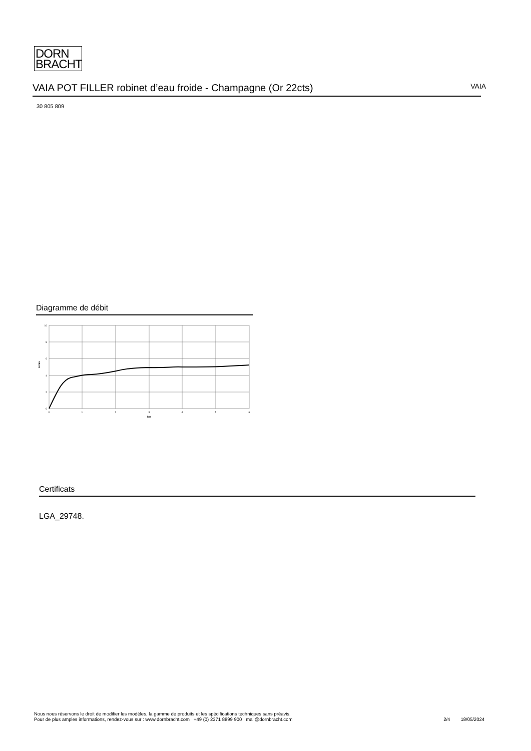DORN
BRACHT
VAIA POT FILLER robinet d’eau froide - Champagne (Or 22cts)
VAIA
30 805 809
Diagramme de débit
10
8
6
4
2
0
0
1
2
3
4
5
6
bar
L/min
Certificats
LGA_29748.
Nous nous réservons le droit de modifier les modèles, la gamme de produits et les spécifications techniques sans préavis.
Pour de plus amples informations, rendez-vous sur : www.dornbracht.com +49 (0) 2371 8899 900 mail@dornbracht.com
2/4 18/05/2024